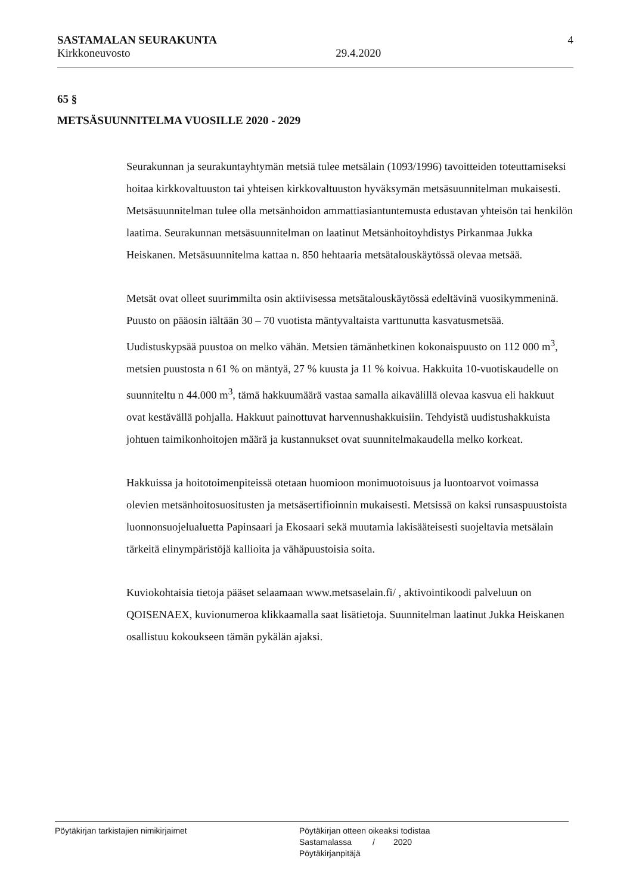SASTAMALAN SEURAKUNTA
Kirkkoneuvosto 29.4.2020
4
65 §
METSÄSUUNNITELMA VUOSILLE 2020 - 2029
Seurakunnan ja seurakuntayhtymän metsiä tulee metsälain (1093/1996) tavoitteiden toteuttamiseksi hoitaa kirkkovaltuuston tai yhteisen kirkkovaltuuston hyväksymän metsäsuunnitelman mukaisesti. Metsäsuunnitelman tulee olla metsänhoidon ammattiasiantuntemusta edustavan yhteisön tai henkilön laatima. Seurakunnan metsäsuunnitelman on laatinut Metsänhoitoyhdistys Pirkanmaa Jukka Heiskanen. Metsäsuunnitelma kattaa n. 850 hehtaaria metsätalouskäytössä olevaa metsää.
Metsät ovat olleet suurimmilta osin aktiivisessa metsätalouskäytössä edeltävinä vuosikymmeninä. Puusto on pääosin iältään 30 – 70 vuotista mäntyvaltaista varttunutta kasvatusmetsää. Uudistuskypsää puustoa on melko vähän. Metsien tämänhetkinen kokonaispuusto on 112 000 m<sup>3</sup>, metsien puustosta n 61 % on mäntyä, 27 % kuusta ja 11 % koivua. Hakkuita 10-vuotiskaudelle on suunniteltu n 44.000 m<sup>3</sup>, tämä hakkuumäärä vastaa samalla aikavälillä olevaa kasvua eli hakkuut ovat kestävällä pohjalla. Hakkuut painottuvat harvennushakkuisiin. Tehdyistä uudistushakkuista johtuen taimikonhoitojen määrä ja kustannukset ovat suunnitelmakaudella melko korkeat.
Hakkuissa ja hoitotoimenpiteissä otetaan huomioon monimuotoisuus ja luontoarvot voimassa olevien metsänhoitosuositusten ja metsäsertifioinnin mukaisesti. Metsissä on kaksi runsaspuustoista luonnonsuojelualuetta Papinsaari ja Ekosaari sekä muutamia lakisääteisesti suojeltavia metsälain tärkeitä elinympäristöjä kallioita ja vähäpuustoisia soita.
Kuviokohtaisia tietoja pääset selaamaan www.metsaselain.fi/ , aktivointikoodi palveluun on QOISENAEX, kuvionumeroa klikkaamalla saat lisätietoja. Suunnitelman laatinut Jukka Heiskanen osallistuu kokoukseen tämän pykälän ajaksi.
Pöytäkirjan tarkistajien nimikirjaimet Pöytäkirjan otteen oikeaksi todistaa
Sastamalassa / 2020
Pöytäkirjanpitäjä